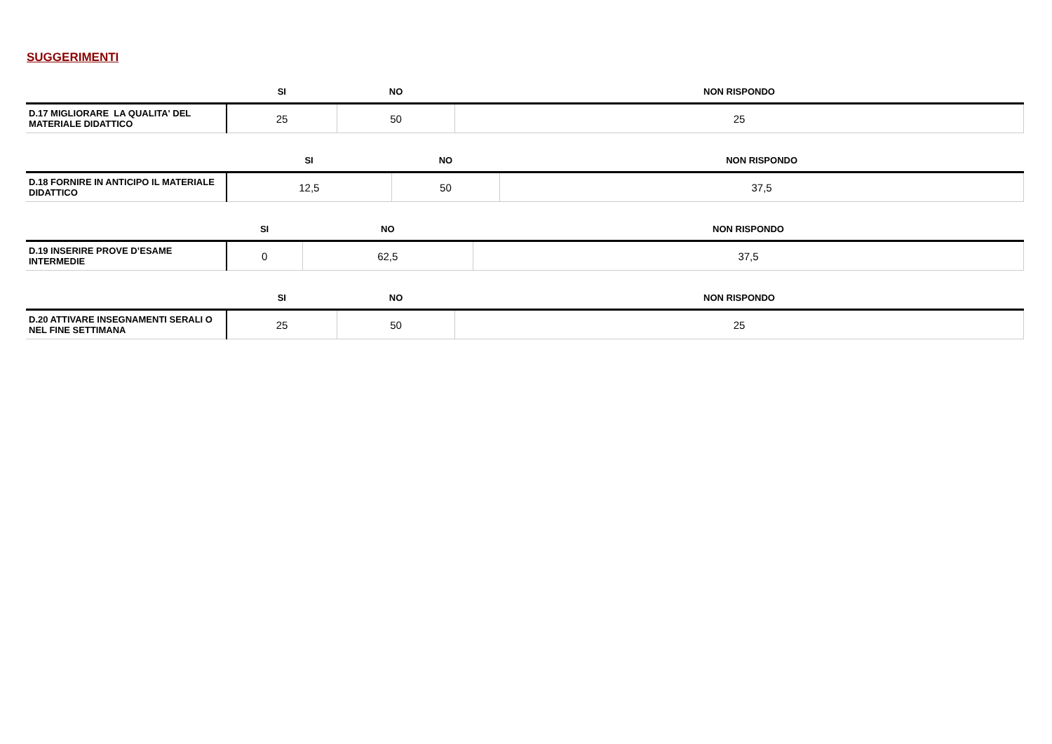SUGGERIMENTI
| | SI | NO | NON RISPONDO |
| --- | --- | --- | --- |
| D.17 MIGLIORARE LA QUALITA' DEL MATERIALE DIDATTICO | 25 | 50 | 25 |
| | SI | NO | NON RISPONDO |
| --- | --- | --- | --- |
| D.18 FORNIRE IN ANTICIPO IL MATERIALE DIDATTICO | 12,5 | 50 | 37,5 |
| | SI | NO | NON RISPONDO |
| --- | --- | --- | --- |
| D.19 INSERIRE PROVE D’ESAME INTERMEDIE | 0 | 62,5 | 37,5 |
| | SI | NO | NON RISPONDO |
| --- | --- | --- | --- |
| D.20 ATTIVARE INSEGNAMENTI SERALI O NEL FINE SETTIMANA | 25 | 50 | 25 |